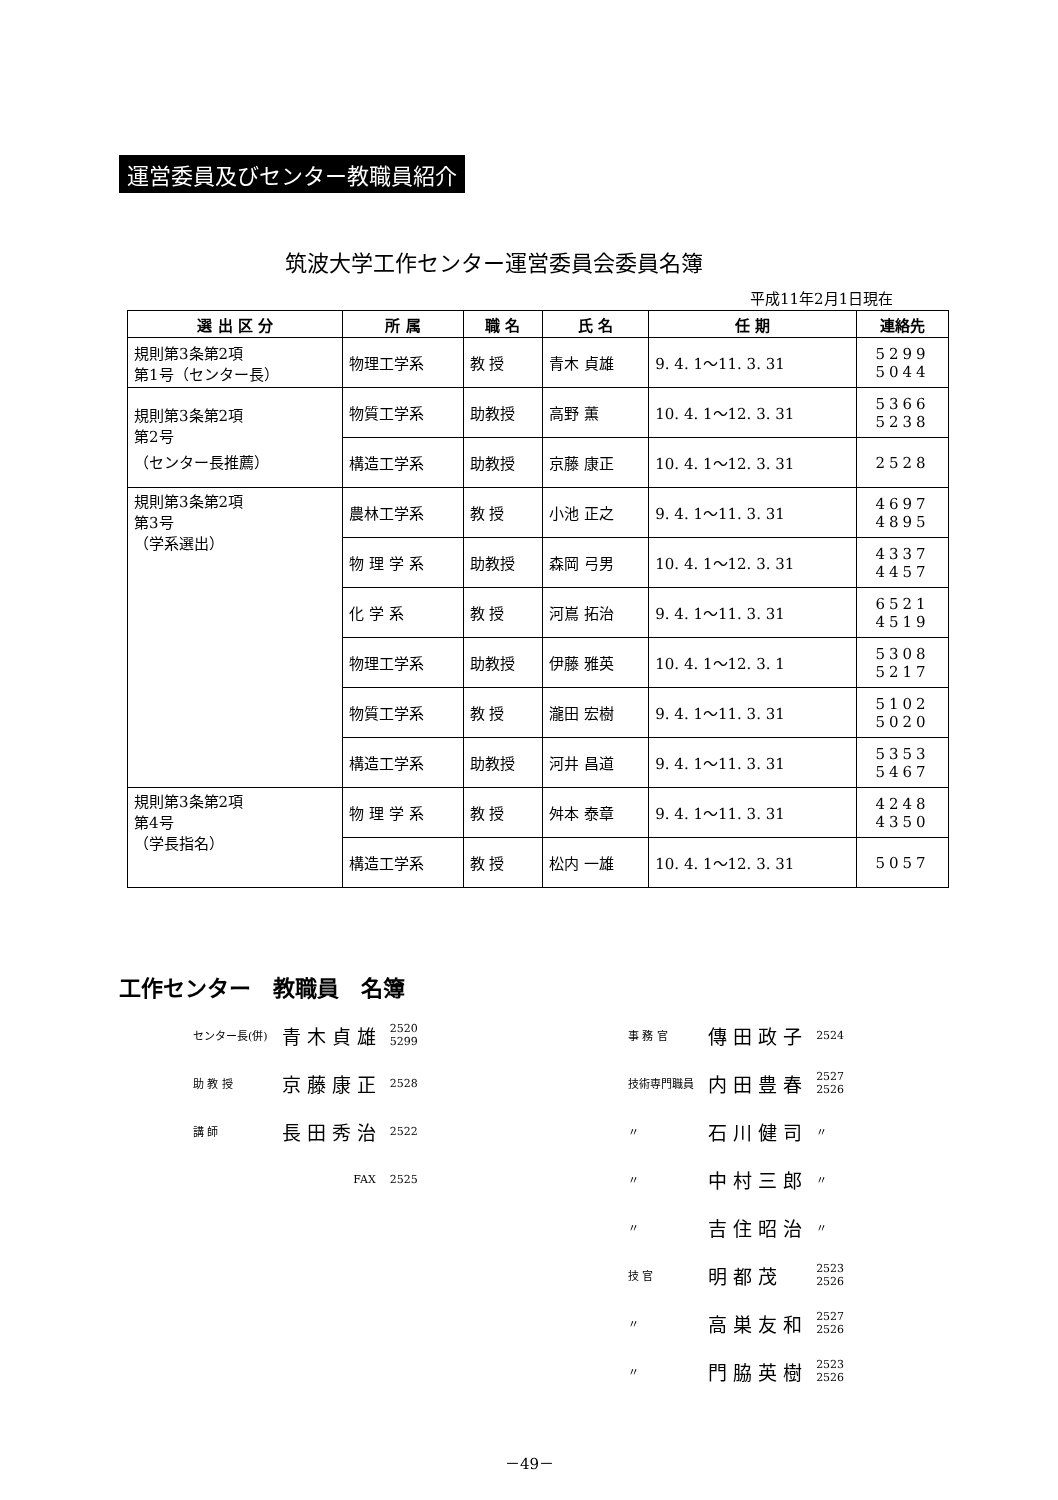運営委員及びセンター教職員紹介
筑波大学工作センター運営委員会委員名簿
平成11年2月1日現在
| 選 出 区 分 | 所 属 | 職 名 | 氏 名 | 任 期 | 連絡先 |
| --- | --- | --- | --- | --- | --- |
| 規則第3条第2項 第1号（センター長） | 物理工学系 | 教 授 | 青木 貞雄 | 9. 4. 1～11. 3. 31 | 5299 5044 |
| 規則第3条第2項 第2号 （センター長推薦） | 物質工学系 | 助教授 | 高野 薫 | 10. 4. 1～12. 3. 31 | 5366 5238 |
| | 構造工学系 | 助教授 | 京藤 康正 | 10. 4. 1～12. 3. 31 | 2528 |
| 規則第3条第2項 第3号 （学系選出） | 農林工学系 | 教 授 | 小池 正之 | 9. 4. 1～11. 3. 31 | 4697 4895 |
| | 物 理 学 系 | 助教授 | 森岡 弓男 | 10. 4. 1～12. 3. 31 | 4337 4457 |
| | 化 学 系 | 教 授 | 河嶌 拓治 | 9. 4. 1～11. 3. 31 | 6521 4519 |
| | 物理工学系 | 助教授 | 伊藤 雅英 | 10. 4. 1～12. 3. 1 | 5308 5217 |
| | 物質工学系 | 教 授 | 瀧田 宏樹 | 9. 4. 1～11. 3. 31 | 5102 5020 |
| | 構造工学系 | 助教授 | 河井 昌道 | 9. 4. 1～11. 3. 31 | 5353 5467 |
| 規則第3条第2項 第4号 （学長指名） | 物 理 学 系 | 教 授 | 舛本 泰章 | 9. 4. 1～11. 3. 31 | 4248 4350 |
| | 構造工学系 | 教 授 | 松内 一雄 | 10. 4. 1～12. 3. 31 | 5057 |
工作センター　教職員　名簿
| センター長(併) | 青 木 貞 雄 | 2520 5299 |
| 助 教 授 | 京 藤 康 正 | 2528 |
| 講 師 | 長 田 秀 治 | 2522 |
| | FAX | 2525 |
| 事 務 官 | 傳 田 政 子 | 2524 |
| 技術専門職員 | 内 田 豊 春 | 2527 2526 |
| 〃 | 石 川 健 司 | 〃 |
| 〃 | 中 村 三 郎 | 〃 |
| 〃 | 吉 住 昭 治 | 〃 |
| 技 官 | 明 都 茂 | 2523 2526 |
| 〃 | 高 巣 友 和 | 2527 2526 |
| 〃 | 門 脇 英 樹 | 2523 2526 |
－49－